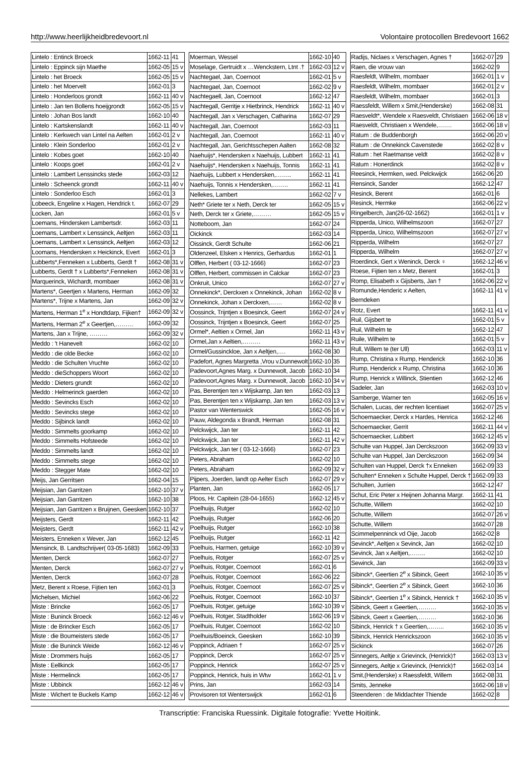http://www.heerlijkheidbredevoort.nl Volontaire protocollen Bredevoort 1662
| Lintelo : Entinck Broeck | 1662-11 | 41 |
| Lintelo : Eppinck sijn Maethe | 1662-05 | 15 v |
| Lintelo : het Broeck | 1662-05 | 15 v |
| Lintelo : het Moervelt | 1662-01 | 3 |
| Lintelo : Honderloos grondt | 1662-11 | 40 v |
| Lintelo : Jan ten Bollens hoeijgrondt | 1662-05 | 15 v |
| Lintelo : Johan Bos landt | 1662-10 | 40 |
| Lintelo : Kartskenslandt | 1662-11 | 40 v |
| Lintelo : Kerkwech van Lintel na Aelten | 1662-01 | 2 v |
| Lintelo : Klein Sonderloo | 1662-01 | 2 v |
| Lintelo : Kobes goet | 1662-10 | 40 |
| Lintelo : Koops goet | 1662-01 | 2 v |
| Lintelo : Lambert Lenssincks stede | 1662-03 | 12 |
| Lintelo : Scheenck grondt | 1662-11 | 40 v |
| Lintelo : Sonderloo Esch | 1662-01 | 3 |
| Lobeeck, Engeline x Hagen, Hendrick t. | 1662-07 | 29 |
| Locken, Jan | 1662-01 | 5 v |
| Loemans, Hindersken Lambertsdr. | 1662-03 | 11 |
| Loemans, Lambert x Lenssinck, Aeltjen | 1662-03 | 11 |
| Loemans, Lambert x Lenssinck, Aeltjen | 1662-03 | 12 |
| Loomans, Hendersken x Heickinck, Evert | 1662-01 | 3 |
| Lubberts*,Fenneken x Lubberts, Gerdt † | 1662-08 | 31 v |
| Lubberts, Gerdt † x Lubberts*,Fenneken | 1662-08 | 31 v |
| Marquerinck, Wichardt, mombaer | 1662-08 | 31 v |
| Martens*, Geertjen x Martens, Herman | 1662-09 | 32 |
| Martens*, Trijne x Martens, Jan | 1662-09 | 32 v |
| Martens, Herman 1<sup>e</sup> x Hondtdarp, Fijken† | 1662-09 | 32 v |
| Martens, Herman 2<sup>e</sup> x Geertjen,……… | 1662-09 | 32 |
| Martens, Jan x Trijne, ……… | 1662-09 | 32 v |
| Meddo : 't Hanevelt | 1662-02 | 10 |
| Meddo : die olde Becke | 1662-02 | 10 |
| Meddo : die Schulten Vruchte | 1662-02 | 10 |
| Meddo : dieSchoppers Woort | 1662-02 | 10 |
| Meddo : Dieters grundt | 1662-02 | 10 |
| Meddo : Helmerinck gaerden | 1662-02 | 10 |
| Meddo : Sevincks Esch | 1662-02 | 10 |
| Meddo : Sevincks stege | 1662-02 | 10 |
| Meddo : Sijbinck landt | 1662-02 | 10 |
| Meddo : Simmelts goorkamp | 1662-02 | 10 |
| Meddo : Simmelts Hofsteede | 1662-02 | 10 |
| Meddo : Simmelts landt | 1662-02 | 10 |
| Meddo : Simmelts stege | 1662-02 | 10 |
| Meddo : Stegger Mate | 1662-02 | 10 |
| Meijs, Jan Gerritsen | 1662-04 | 15 |
| Meijsian, Jan Garritzen | 1662-10 | 37 v |
| Meijsian, Jan Garritzen | 1662-10 | 38 |
| Meijsian, Jan Garritzen x Bruijnen, Geesken | 1662-10 | 37 |
| Meijsters, Gerdt | 1662-11 | 42 |
| Meijsters, Gerdt | 1662-11 | 42 v |
| Meisters, Enneken x Wever, Jan | 1662-12 | 45 |
| Mensinck, B. Landtschrijver( 03-05-1683) | 1662-09 | 33 |
| Menten, Derck | 1662-07 | 27 |
| Menten, Derck | 1662-07 | 27 v |
| Menten, Derck | 1662-07 | 28 |
| Metz, Berent x Roese, Fijtien ten | 1662-01 | 3 |
| Michelsen, Michiel | 1662-06 | 22 |
| Miste : Brincke | 1662-05 | 17 |
| Miste : Buninck Broeck | 1662-12 | 46 v |
| Miste : de Brincker Esch | 1662-05 | 17 |
| Miste : die Boumeisters stede | 1662-05 | 17 |
| Miste : die Buninck Weide | 1662-12 | 46 v |
| Miste : Drommers huijs | 1662-05 | 17 |
| Miste : Eellkinck | 1662-05 | 17 |
| Miste : Hermelinck | 1662-05 | 17 |
| Miste : Ubbinck | 1662-12 | 46 v |
| Miste : Wichert te Buckels Kamp | 1662-12 | 46 v |
| Moerman, Wessel | 1662-10 | 40 |
| Moselage, Gertruidt x …Wenckstern, Ltnt .† | 1662-03 | 12 v |
| Nachtegael, Jan, Coernoot | 1662-01 | 5 v |
| Nachtegael, Jan, Coernoot | 1662-02 | 9 v |
| Nachtegaell, Jan, Coernoot | 1662-12 | 47 |
| Nachtegall, Gerritje x Hietbrinck, Hendrick | 1662-11 | 40 v |
| Nachtegall, Jan x Verschagen, Catharina | 1662-07 | 29 |
| Nachtegall, Jan, Coernoot | 1662-03 | 11 |
| Nachtegall, Jan, Coernoot | 1662-11 | 40 v |
| Nachtegall, Jan, Gerichtsschepen Aalten | 1662-08 | 32 |
| Naehuijs*, Hendersken x Naehuijs, Lubbert | 1662-11 | 41 |
| Naehuijs*, Hendersken x Naehuijs, Tonnis | 1662-11 | 41 |
| Naehuijs, Lubbert x Hendersken,…….. | 1662-11 | 41 |
| Naehuijs, Tonnis x Hendersken,…….. | 1662-11 | 41 |
| Nellekes, Lambert | 1662-02 | 7 v |
| Neth* Griete ter x Neth, Derck ter | 1662-05 | 15 v |
| Neth, Derck ter x Griete,……… | 1662-05 | 15 v |
| Notteboom, Jan | 1662-07 | 24 |
| Oickinck | 1662-03 | 14 |
| Oissinck, Gerdt Schulte | 1662-06 | 21 |
| Oldenzeel, Elsken x Henrics, Gerhardus | 1662-01 | 1 |
| Olffen, Herbert ( 03-12-1666) | 1662-07 | 23 |
| Olffen, Herbert, commissen in Calckar | 1662-07 | 23 |
| Onkruit, Unico | 1662-07 | 27 v |
| Onnekinck*, Derckxen x Onnekinck, Johan | 1662-02 | 8 v |
| Onnekinck, Johan x Derckxen,…… | 1662-02 | 8 v |
| Oossinck, Trijntjen x Boesinck, Geert | 1662-07 | 24 v |
| Oossinck, Trijntjen x Boesinck, Geert | 1662-07 | 25 |
| Ormel*, Aeltien x Ormel, Jan | 1662-11 | 43 v |
| Ormel,Jan x Aeltien,……… | 1662-11 | 43 v |
| Ormel/Gussinckloe, Jan x Aeltjen,…. | 1662-08 | 30 |
| Padefort, Agnes Margretta ,Vrou v.Dunnewolt | 1662-10 | 35 |
| Padevoort,Agnes Marg. x Dunnewolt, Jacob | 1662-10 | 34 |
| Padevoort,Agnes Marg. x Dunnewolt, Jacob | 1662-10 | 34 v |
| Pas, Berentjen ten x Wijskamp, Jan ten | 1662-03 | 13 |
| Pas, Berentjen ten x Wijskamp, Jan ten | 1662-03 | 13 v |
| Pastor van Wenterswick | 1662-05 | 16 v |
| Pauw, Aldegonda x Brandt, Herman | 1662-08 | 31 |
| Pelckwijck, Jan ter | 1662-11 | 42 |
| Pelckwijck, Jan ter | 1662-11 | 42 v |
| Pelckwijck, Jan ter ( 03-12-1666) | 1662-07 | 23 |
| Peters, Abraham | 1662-02 | 10 |
| Peters, Abraham | 1662-09 | 32 v |
| Pijpers, Joerden, landt op Aelter Esch | 1662-07 | 29 v |
| Planten, Jan | 1662-05 | 17 |
| Ploos, Hr. Capitein (28-04-1655) | 1662-12 | 45 v |
| Poelhuijs, Rutger | 1662-02 | 10 |
| Poelhuijs, Rutger | 1662-06 | 20 |
| Poelhuijs, Rutger | 1662-10 | 38 |
| Poelhuijs, Rutger | 1662-11 | 42 |
| Poelhuis, Harmen, getuige | 1662-10 | 39 v |
| Poelhuis, Rotger | 1662-07 | 25 v |
| Poelhuis, Rotger, Coernoot | 1662-01 | 6 |
| Poelhuis, Rotger, Coernoot | 1662-06 | 22 |
| Poelhuis, Rotger, Coernoot | 1662-07 | 25 v |
| Poelhuis, Rotger, Coernoot | 1662-10 | 37 |
| Poelhuis, Rotger, getuige | 1662-10 | 39 v |
| Poelhuis, Rotger, Stadtholder | 1662-06 | 19 v |
| Poelhuis, Rutger, Coernoot | 1662-02 | 10 |
| Poelhuis/Boeinck, Geesken | 1662-10 | 39 |
| Poppinck, Adriaen † | 1662-07 | 25 v |
| Poppinck, Derck | 1662-07 | 25 v |
| Poppinck, Henrick | 1662-07 | 25 v |
| Poppinck, Henrick, huis in Wtw | 1662-01 | 1 v |
| Prins, Jan | 1662-03 | 14 |
| Provisoren tot Wenterswijck | 1662-01 | 6 |
| Radijs, Niclaes x Verschagen, Agnes † | 1662-07 | 29 |
| Raen, die vrouw van | 1662-02 | 9 |
| Raesfeldt, Wilhelm, mombaer | 1662-01 | 1 v |
| Raesfeldt, Wilhelm, mombaer | 1662-01 | 2 v |
| Raesfeldt, Wilhelm, mombaer | 1662-01 | 3 |
| Raessfeldt, Willem x Smit,(Henderske) | 1662-08 | 31 |
| Raesveldt*, Wendele x Raesveldt, Christiaen | 1662-06 | 18 v |
| Raesveldt, Christiaen x Wendele,……. | 1662-06 | 18 v |
| Ratum : de Buddenborgh | 1662-06 | 20 v |
| Ratum : de Onnekinck Cavenstede | 1662-02 | 8 v |
| Ratum : het Raetmanse veldt | 1662-02 | 8 v |
| Ratum : Honerdinck | 1662-02 | 8 v |
| Reesinck, Hermken, wed. Pelckwijck | 1662-06 | 20 |
| Rensinck, Sander | 1662-12 | 47 |
| Resinck, Berent | 1662-01 | 6 |
| Resinck, Hermke | 1662-06 | 22 v |
| Ringelberch, Jan(26-02-1662) | 1662-01 | 1 v |
| Ripperda, Unico, Wilhelmszoon | 1662-07 | 27 |
| Ripperda, Unico, Wilhelmszoon | 1662-07 | 27 v |
| Ripperda, Wilhelm | 1662-07 | 27 |
| Ripperda, Wilhelm | 1662-07 | 27 v |
| Roerdinck, Gert x Weninck, Derck ♀ | 1662-12 | 46 v |
| Roese, Fijtien ten x Metz, Berent | 1662-01 | 3 |
| Romp, Elisabeth x Gijsberts, Jan † | 1662-06 | 22 v |
| Romunde,Henderic x Aelten, Berndeken | 1662-11 | 41 v |
| Rotz, Evert | 1662-11 | 41 v |
| Ruil, Gijsbert te | 1662-01 | 5 v |
| Ruil, Wilhelm te | 1662-12 | 47 |
| Ruile, Wilhelm te | 1662-01 | 5 v |
| Rull, Willem te (ter Ull) | 1662-03 | 11 v |
| Rump, Christina x Rump, Henderick | 1662-10 | 36 |
| Rump, Henderick x Rump, Christina | 1662-10 | 36 |
| Rump, Henrick x Willinck, Stientien | 1662-12 | 46 |
| Sadeler, Jan | 1662-03 | 10 v |
| Samberge, Warner ten | 1662-05 | 16 v |
| Schalen, Lucas, der rechten licentiaet | 1662-07 | 25 v |
| Schoemaecker, Derck x Hardes, Henrica | 1662-12 | 46 |
| Schoemaecker, Gerrit | 1662-11 | 44 v |
| Schoemaecker, Lubbert | 1662-12 | 45 v |
| Schulte van Huppel, Jan Derckszoon | 1662-09 | 33 v |
| Schulte van Huppel, Jan Derckszoon | 1662-09 | 34 |
| Schulten van Huppel, Derck †x Enneken | 1662-09 | 33 |
| Schulten* Enneken x Schulte Huppel, Derck † | 1662-09 | 33 |
| Schulten, Jurrien | 1662-12 | 47 |
| Schut, Eric Peter x Heijnen Johanna Margr. | 1662-11 | 41 |
| Schutte, Willem | 1662-02 | 10 |
| Schutte, Willem | 1662-07 | 26 v |
| Schutte, Willem | 1662-07 | 28 |
| Scimmelpenninck vd Oije, Jacob | 1662-02 | 8 |
| Sevinck*, Aeltjen x Sevinck, Jan | 1662-02 | 10 |
| Sevinck, Jan x Aeltjen,…….. | 1662-02 | 10 |
| Sewinck, Jan | 1662-09 | 33 v |
| Sibinck*, Geertien 2<sup>e</sup> x Sibinck, Geert | 1662-10 | 35 v |
| Sibinck*, Geertien 2<sup>e</sup> x Sibinck, Geert | 1662-10 | 36 |
| Sibinck*, Geertien 1<sup>e</sup> x Sibinck, Henrick † | 1662-10 | 35 v |
| Sibinck, Geert x Geertien,……… | 1662-10 | 35 v |
| Sibinck, Geert x Geertien,……… | 1662-10 | 36 |
| Sibinck, Henrick † x Geertien,…….. | 1662-10 | 35 v |
| Sibinck, Henrick Henrickszoon | 1662-10 | 35 v |
| Sickinck | 1662-07 | 26 |
| Sinnegers, Aeltje x Grievinck, (Henrick)† | 1662-03 | 13 v |
| Sinnegers, Aeltje x Grievinck, (Henrick)† | 1662-03 | 14 |
| Smit,(Henderske) x Raessfeldt, Willem | 1662-08 | 31 |
| Smits, Jenneke | 1662-06 | 18 v |
| Steenderen : de Middachter Thiende | 1662-02 | 8 |
Transcriptie: Franciska Ruessink. Digitale fotografie: Yvette Hoitink.